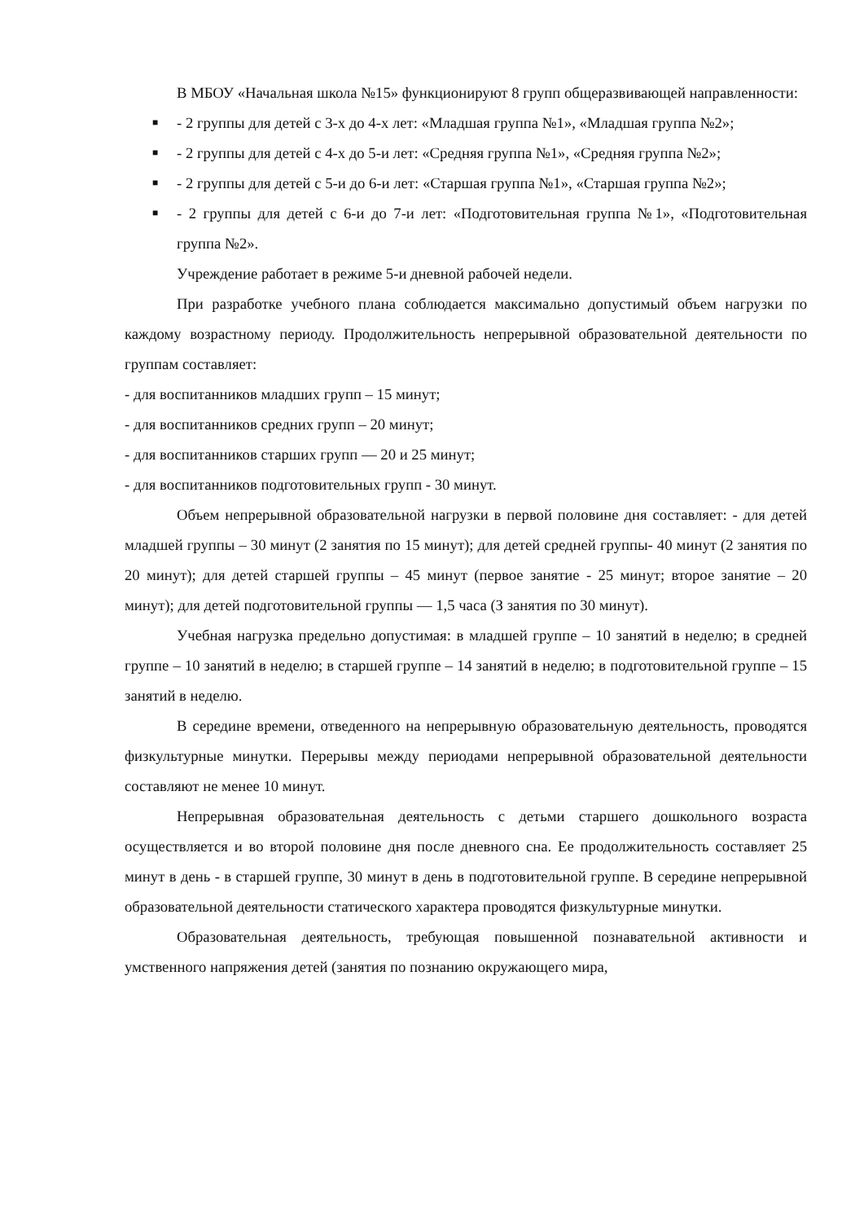В МБОУ «Начальная школа №15» функционируют 8 групп общеразвивающей направленности:
■ - 2 группы для детей с 3-х до 4-х лет: «Младшая группа №1», «Младшая группа №2»;
■ - 2 группы для детей с 4-х до 5-и лет: «Средняя группа №1», «Средняя группа №2»;
■ - 2 группы для детей с 5-и до 6-и лет: «Старшая группа №1», «Старшая группа №2»;
■ - 2 группы для детей с 6-и до 7-и лет: «Подготовительная группа №1», «Подготовительная группа №2».
Учреждение работает в режиме 5-и дневной рабочей недели.
При разработке учебного плана соблюдается максимально допустимый объем нагрузки по каждому возрастному периоду. Продолжительность непрерывной образовательной деятельности по группам составляет:
- для воспитанников младших групп – 15 минут;
- для воспитанников средних групп – 20 минут;
- для воспитанников старших групп — 20 и 25 минут;
- для воспитанников подготовительных групп - 30 минут.
Объем непрерывной образовательной нагрузки в первой половине дня составляет: - для детей младшей группы – 30 минут (2 занятия по 15 минут); для детей средней группы- 40 минут (2 занятия по 20 минут); для детей старшей группы – 45 минут (первое занятие - 25 минут; второе занятие – 20 минут); для детей подготовительной группы — 1,5 часа (З занятия по 30 минут).
Учебная нагрузка предельно допустимая: в младшей группе – 10 занятий в неделю; в средней группе – 10 занятий в неделю; в старшей группе – 14 занятий в неделю; в подготовительной группе – 15 занятий в неделю.
В середине времени, отведенного на непрерывную образовательную деятельность, проводятся физкультурные минутки. Перерывы между периодами непрерывной образовательной деятельности составляют не менее 10 минут.
Непрерывная образовательная деятельность с детьми старшего дошкольного возраста осуществляется и во второй половине дня после дневного сна. Ее продолжительность составляет 25 минут в день - в старшей группе, 30 минут в день в подготовительной группе. В середине непрерывной образовательной деятельности статического характера проводятся физкультурные минутки.
Образовательная деятельность, требующая повышенной познавательной активности и умственного напряжения детей (занятия по познанию окружающего мира,